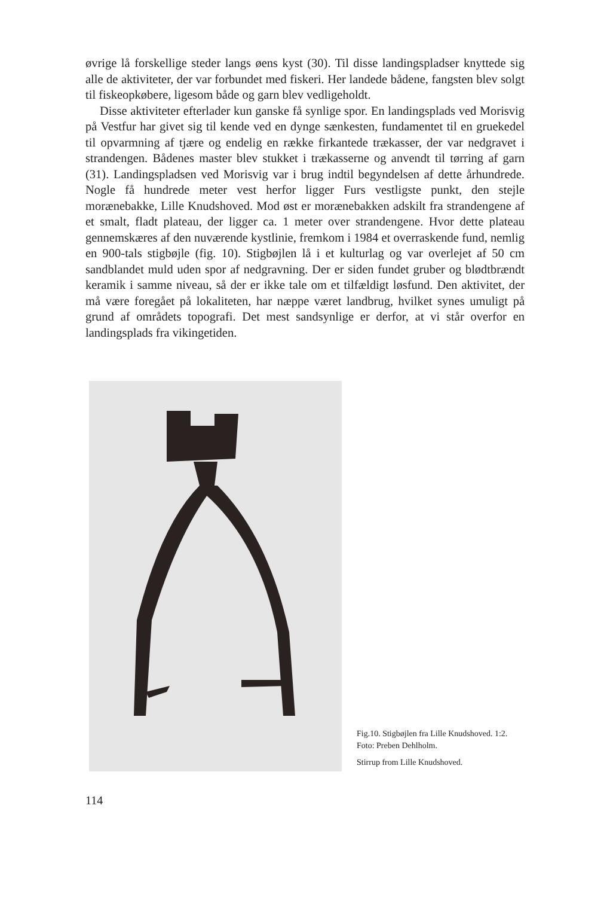øvrige lå forskellige steder langs øens kyst (30). Til disse landingspladser knyttede sig alle de aktiviteter, der var forbundet med fiskeri. Her landede bådene, fangsten blev solgt til fiskeopkøbere, ligesom både og garn blev vedligeholdt.
Disse aktiviteter efterlader kun ganske få synlige spor. En landingsplads ved Morisvig på Vestfur har givet sig til kende ved en dynge sænkesten, fundamentet til en gruekedel til opvarmning af tjære og endelig en række firkantede trækasser, der var nedgravet i strandengen. Bådenes master blev stukket i trækasserne og anvendt til tørring af garn (31). Landingspladsen ved Morisvig var i brug indtil begyndelsen af dette århundrede. Nogle få hundrede meter vest herfor ligger Furs vestligste punkt, den stejle morænebakke, Lille Knudshoved. Mod øst er morænebakken adskilt fra strandengene af et smalt, fladt plateau, der ligger ca. 1 meter over strandengene. Hvor dette plateau gennemskæres af den nuværende kystlinie, fremkom i 1984 et overraskende fund, nemlig en 900-tals stigbøjle (fig. 10). Stigbøjlen lå i et kulturlag og var overlejet af 50 cm sandblandet muld uden spor af nedgravning. Der er siden fundet gruber og blødtbrændt keramik i samme niveau, så der er ikke tale om et tilfældigt løsfund. Den aktivitet, der må være foregået på lokaliteten, har næppe været landbrug, hvilket synes umuligt på grund af områdets topografi. Det mest sandsynlige er derfor, at vi står overfor en landingsplads fra vikingetiden.
Fig.10. Stigbøjlen fra Lille Knudshoved. 1:2. Foto: Preben Dehlholm.
Stirrup from Lille Knudshoved.
114